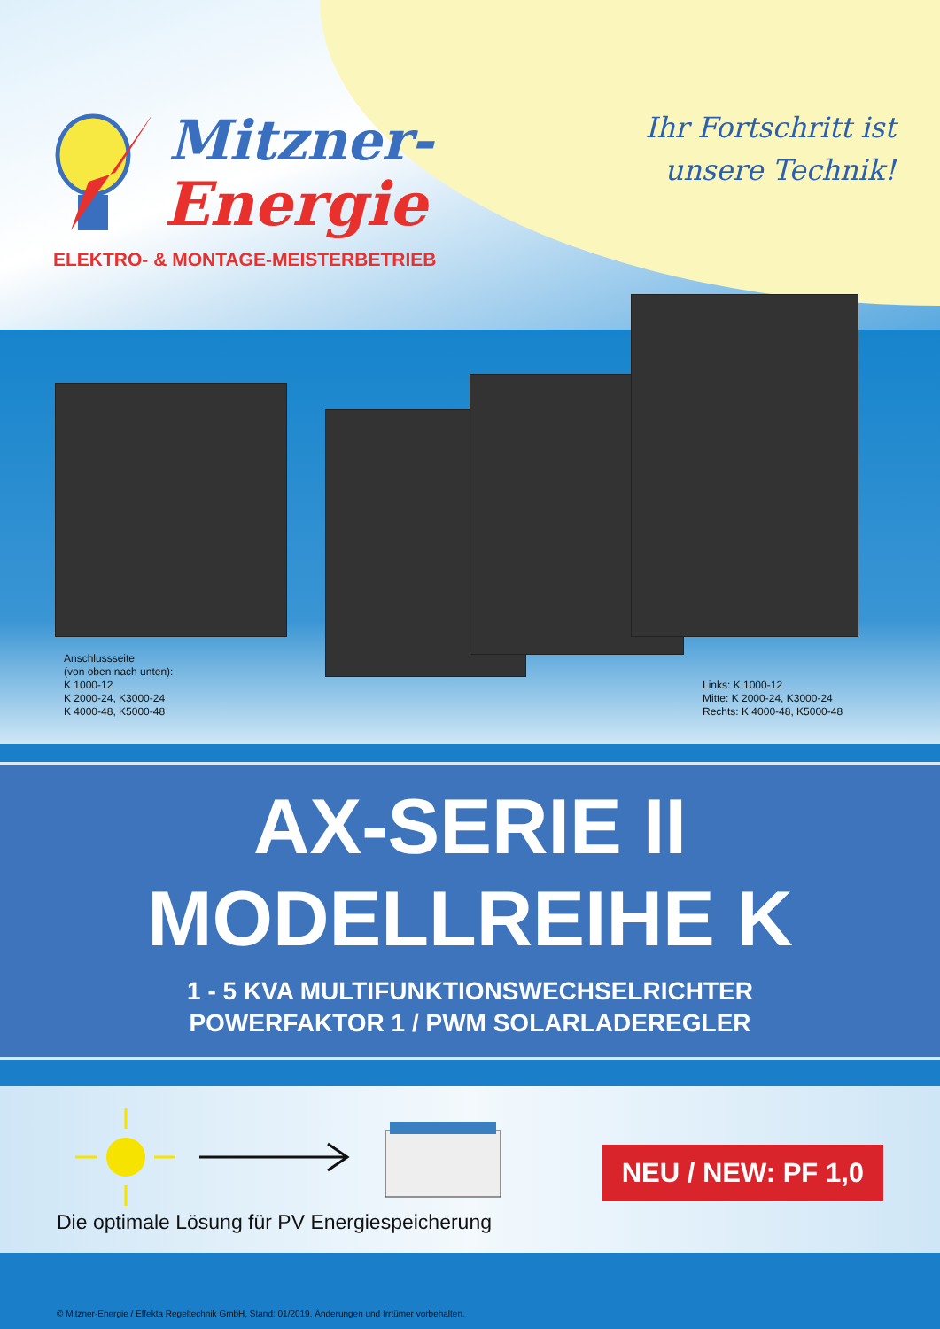Mitzner-
Energie
ELEKTRO- & MONTAGE-MEISTERBETRIEB
Ihr Fortschritt ist
unsere Technik!
Anschlussseite
(von oben nach unten):
K 1000-12
K 2000-24, K3000-24
K 4000-48, K5000-48
Links: K 1000-12
Mitte: K 2000-24, K3000-24
Rechts: K 4000-48, K5000-48
AX-SERIE II
MODELLREIHE K
1 - 5 KVA MULTIFUNKTIONSWECHSELRICHTER
POWERFAKTOR 1 / PWM SOLARLADEREGLER
NEU / NEW: PF 1,0
Die optimale Lösung für PV Energiespeicherung
© Mitzner-Energie / Effekta Regeltechnik GmbH, Stand: 01/2019. Änderungen und Irrtümer vorbehalten.